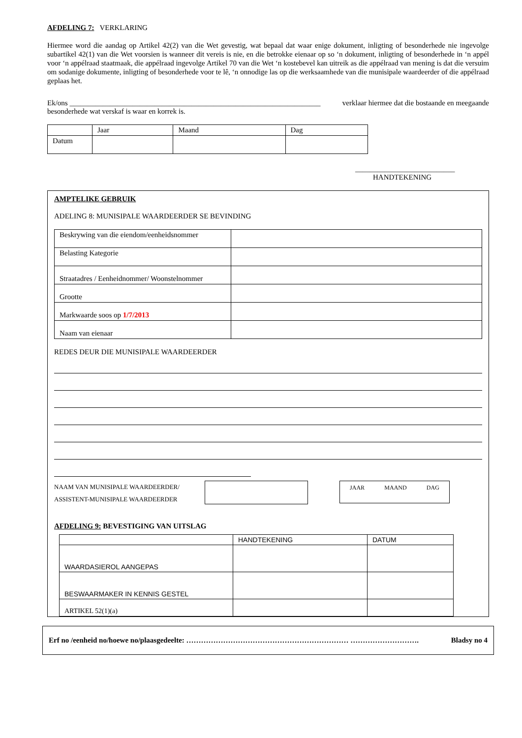AFDELING 7: VERKLARING
Hiermee word die aandag op Artikel 42(2) van die Wet gevestig, wat bepaal dat waar enige dokument, inligting of besonderhede nie ingevolge subartikel 42(1) van die Wet voorsien is wanneer dit vereis is nie, en die betrokke eienaar op so ‘n dokument, inligting of besonderhede in ‘n appél voor ‘n appélraad staatmaak, die appélraad ingevolge Artikel 70 van die Wet ‘n kostebevel kan uitreik as die appélraad van mening is dat die versuim om sodanige dokumente, inligting of besonderhede voor te lê, ‘n onnodige las op die werksaamhede van die munisipale waardeerder of die appélraad geplaas het.
Ek/ons ____________________________________________________________________ verklaar hiermee dat die bostaande en meegaande
besonderhede wat verskaf is waar en korrek is.
| | Jaar | Maand | Dag |
| Datum | | | |
___________________________
HANDTEKENING
AMPTELIKE GEBRUIK
ADELING 8: MUNISIPALE WAARDEERDER SE BEVINDING
| Beskrywing van die eiendom/eenheidsnommer | |
| Belasting Kategorie | |
| Straatadres / Eenheidnommer/ Woonstelnommer | |
| Grootte | |
| Markwaarde soos op 1/7/2013 | |
| Naam van eienaar | |
REDES DEUR DIE MUNISIPALE WAARDEERDER
NAAM VAN MUNISIPALE WAARDEERDER/
ASSISTENT-MUNISIPALE WAARDEERDER
JAAR MAAND DAG
AFDELING 9: BEVESTIGING VAN UITSLAG
| | HANDTEKENING | DATUM |
| WAARDASIEROL AANGEPAS | | |
| BESWAARMAKER IN KENNIS GESTEL | | |
| ARTIKEL 52(1)(a) | | |
Erf no /eenheid no/hoewe no/plaasgedeelte: ………………………………………………………… ………………………. Bladsy no 4